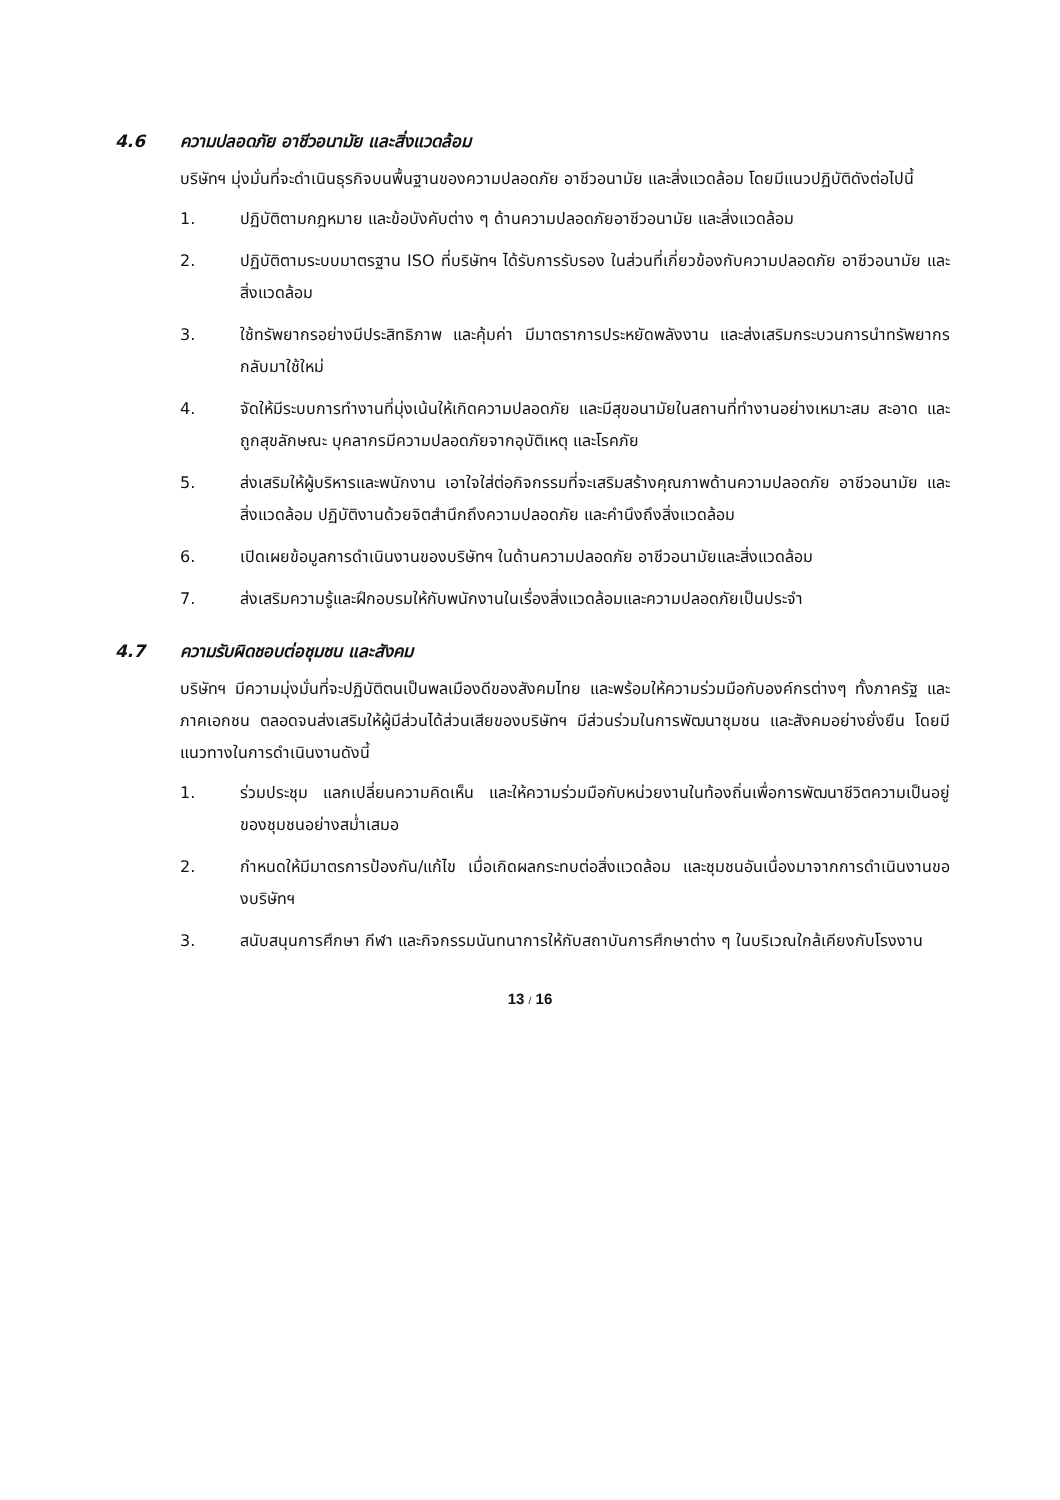4.6 ความปลอดภัย อาชีวอนามัย และสิ่งแวดล้อม
บริษัทฯ มุ่งมั่นที่จะดำเนินธุรกิจบนพื้นฐานของความปลอดภัย อาชีวอนามัย และสิ่งแวดล้อม โดยมีแนวปฏิบัติดังต่อไปนี้
1. ปฏิบัติตามกฎหมาย และข้อบังคับต่าง ๆ ด้านความปลอดภัยอาชีวอนามัย และสิ่งแวดล้อม
2. ปฏิบัติตามระบบมาตรฐาน ISO ที่บริษัทฯ ได้รับการรับรอง ในส่วนที่เกี่ยวข้องกับความปลอดภัย อาชีวอนามัย และสิ่งแวดล้อม
3. ใช้ทรัพยากรอย่างมีประสิทธิภาพ และคุ้มค่า มีมาตราการประหยัดพลังงาน และส่งเสริมกระบวนการนำทรัพยากรกลับมาใช้ใหม่
4. จัดให้มีระบบการทำงานที่มุ่งเน้นให้เกิดความปลอดภัย และมีสุขอนามัยในสถานที่ทำงานอย่างเหมาะสม สะอาด และถูกสุขลักษณะ บุคลากรมีความปลอดภัยจากอุบัติเหตุ และโรคภัย
5. ส่งเสริมให้ผู้บริหารและพนักงาน เอาใจใส่ต่อกิจกรรมที่จะเสริมสร้างคุณภาพด้านความปลอดภัย อาชีวอนามัย และสิ่งแวดล้อม ปฏิบัติงานด้วยจิตสำนึกถึงความปลอดภัย และคำนึงถึงสิ่งแวดล้อม
6. เปิดเผยข้อมูลการดำเนินงานของบริษัทฯ ในด้านความปลอดภัย อาชีวอนามัยและสิ่งแวดล้อม
7. ส่งเสริมความรู้และฝึกอบรมให้กับพนักงานในเรื่องสิ่งแวดล้อมและความปลอดภัยเป็นประจำ
4.7 ความรับผิดชอบต่อชุมชน และสังคม
บริษัทฯ มีความมุ่งมั่นที่จะปฏิบัติตนเป็นพลเมืองดีของสังคมไทย และพร้อมให้ความร่วมมือกับองค์กรต่างๆ ทั้งภาครัฐ และภาคเอกชน ตลอดจนส่งเสริมให้ผู้มีส่วนได้ส่วนเสียของบริษัทฯ มีส่วนร่วมในการพัฒนาชุมชน และสังคมอย่างยั่งยืน โดยมีแนวทางในการดำเนินงานดังนี้
1. ร่วมประชุม แลกเปลี่ยนความคิดเห็น และให้ความร่วมมือกับหน่วยงานในท้องถิ่นเพื่อการพัฒนาชีวิตความเป็นอยู่ของชุมชนอย่างสม่ำเสมอ
2. กำหนดให้มีมาตรการป้องกัน/แก้ไข เมื่อเกิดผลกระทบต่อสิ่งแวดล้อม และชุมชนอันเนื่องมาจากการดำเนินงานของบริษัทฯ
3. สนับสนุนการศึกษา กีฬา และกิจกรรมนันทนาการให้กับสถาบันการศึกษาต่าง ๆ ในบริเวณใกล้เคียงกับโรงงาน
13 / 16